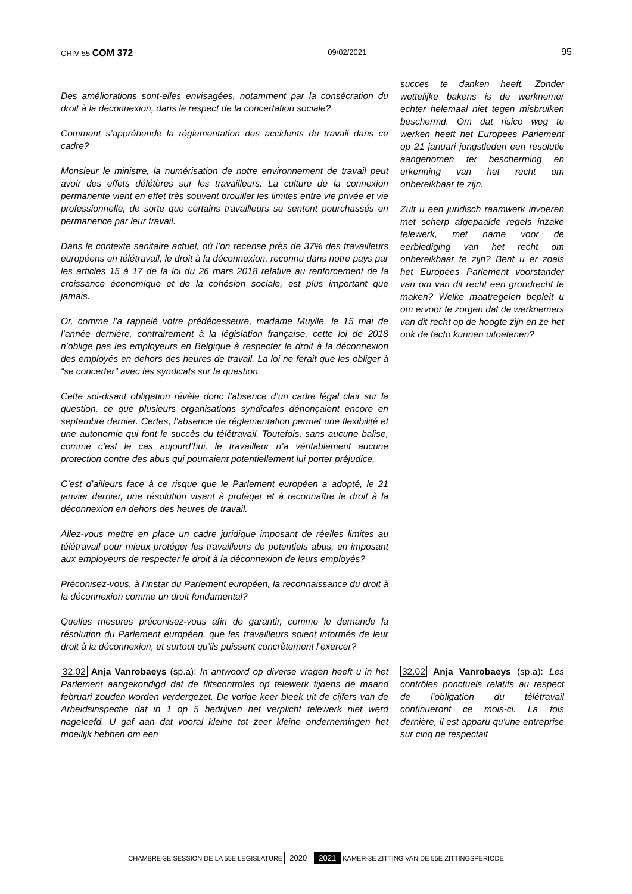CRIV 55 COM 372 09/02/2021 95
Des améliorations sont-elles envisagées, notamment par la consécration du droit à la déconnexion, dans le respect de la concertation sociale?
Comment s’appréhende la réglementation des accidents du travail dans ce cadre?
Monsieur le ministre, la numérisation de notre environnement de travail peut avoir des effets délétères sur les travailleurs. La culture de la connexion permanente vient en effet très souvent brouiller les limites entre vie privée et vie professionnelle, de sorte que certains travailleurs se sentent pourchassés en permanence par leur travail.
Dans le contexte sanitaire actuel, où l’on recense près de 37% des travailleurs européens en télétravail, le droit à la déconnexion, reconnu dans notre pays par les articles 15 à 17 de la loi du 26 mars 2018 relative au renforcement de la croissance économique et de la cohésion sociale, est plus important que jamais.
Or, comme l’a rappelé votre prédécesseure, madame Muylle, le 15 mai de l’année dernière, contrairement à la législation française, cette loi de 2018 n’oblige pas les employeurs en Belgique à respecter le droit à la déconnexion des employés en dehors des heures de travail. La loi ne ferait que les obliger à “se concerter” avec les syndicats sur la question.
Cette soi-disant obligation révèle donc l’absence d’un cadre légal clair sur la question, ce que plusieurs organisations syndicales dénonçaient encore en septembre dernier. Certes, l’absence de réglementation permet une flexibilité et une autonomie qui font le succès du télétravail. Toutefois, sans aucune balise, comme c’est le cas aujourd’hui, le travailleur n’a véritablement aucune protection contre des abus qui pourraient potentiellement lui porter préjudice.
C’est d’ailleurs face à ce risque que le Parlement européen a adopté, le 21 janvier dernier, une résolution visant à protéger et à reconnaître le droit à la déconnexion en dehors des heures de travail.
Allez-vous mettre en place un cadre juridique imposant de réelles limites au télétravail pour mieux protéger les travailleurs de potentiels abus, en imposant aux employeurs de respecter le droit à la déconnexion de leurs employés?
Préconisez-vous, à l’instar du Parlement européen, la reconnaissance du droit à la déconnexion comme un droit fondamental?
Quelles mesures préconisez-vous afin de garantir, comme le demande la résolution du Parlement européen, que les travailleurs soient informés de leur droit à la déconnexion, et surtout qu’ils puissent concrètement l’exercer?
succes te danken heeft. Zonder wettelijke bakens is de werknemer echter helemaal niet tegen misbruiken beschermd. Om dat risico weg te werken heeft het Europees Parlement op 21 januari jongstleden een resolutie aangenomen ter bescherming en erkenning van het recht om onbereikbaar te zijn.
Zult u een juridisch raamwerk invoeren met scherp afgepaalde regels inzake telewerk, met name voor de eerbiediging van het recht om onbereikbaar te zijn? Bent u er zoals het Europees Parlement voorstander van om van dit recht een grondrecht te maken? Welke maatregelen bepleit u om ervoor te zorgen dat de werknemers van dit recht op de hoogte zijn en ze het ook de facto kunnen uitoefenen?
32.02 Anja Vanrobaeys (sp.a): In antwoord op diverse vragen heeft u in het Parlement aangekondigd dat de flitscontroles op telewerk tijdens de maand februari zouden worden verdergezet. De vorige keer bleek uit de cijfers van de Arbeidsinspectie dat in 1 op 5 bedrijven het verplicht telewerk niet werd nageleefd. U gaf aan dat vooral kleine tot zeer kleine ondernemingen het moeilijk hebben om een
32.02 Anja Vanrobaeys (sp.a): Les contrôles ponctuels relatifs au respect de l'obligation du télétravail continueront ce mois-ci. La fois dernière, il est apparu qu'une entreprise sur cinq ne respectait
CHAMBRE-3E SESSION DE LA 55E LEGISLATURE 2020 2021 KAMER-3E ZITTING VAN DE 55E ZITTINGSPERIODE